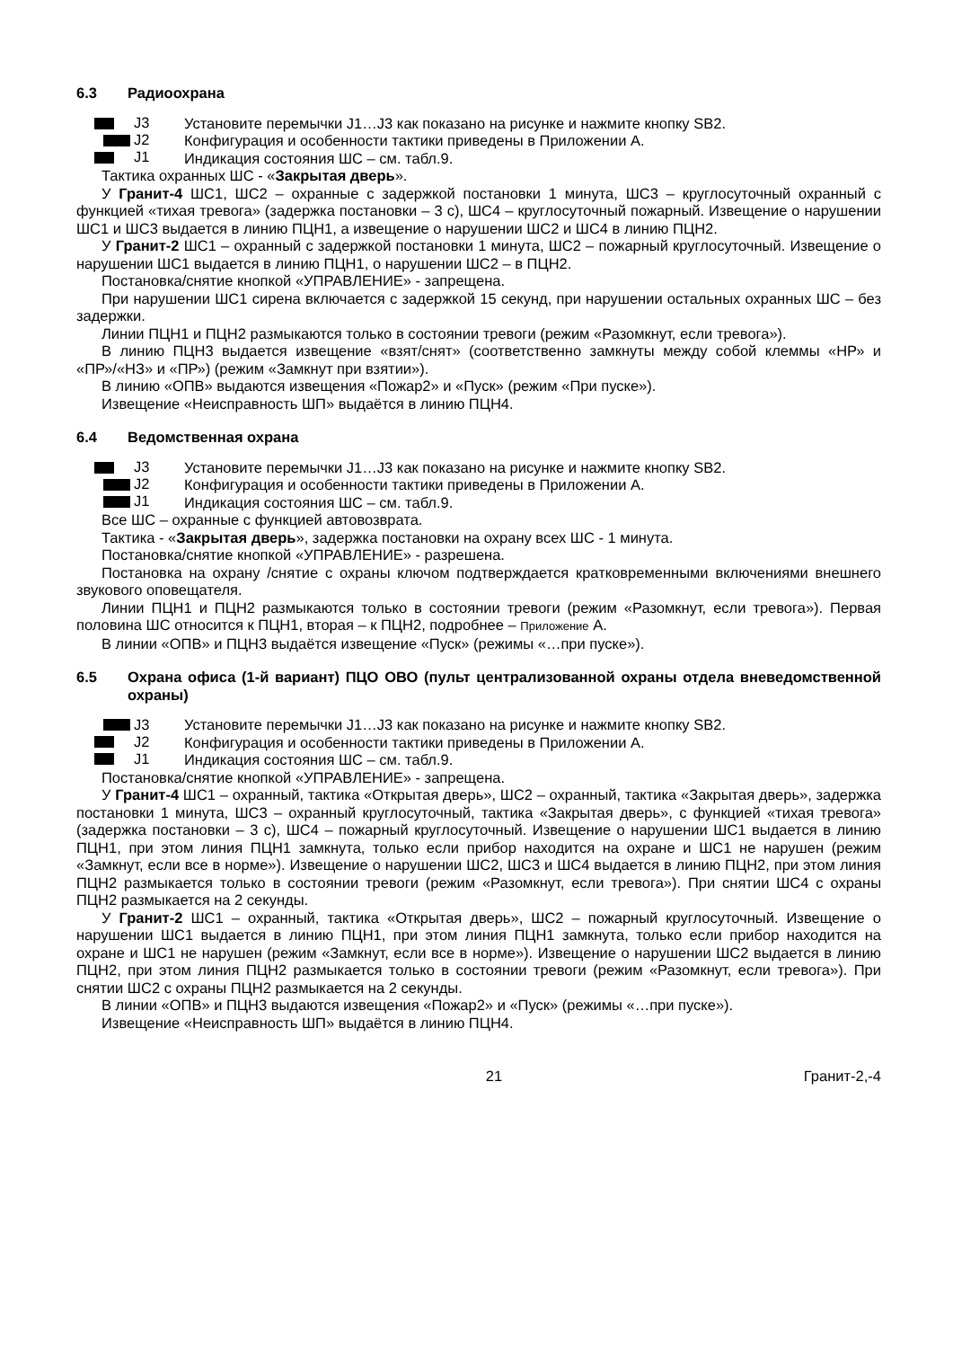6.3 Радиоохрана
J3
J2
J1
Установите перемычки J1…J3 как показано на рисунке и нажмите кнопку SB2.
Конфигурация и особенности тактики приведены в Приложении А.
Индикация состояния ШС – см. табл.9.
Тактика охранных ШС - «Закрытая дверь».
У Гранит-4 ШС1, ШС2 – охранные с задержкой постановки 1 минута, ШС3 – круглосуточный охранный с функцией «тихая тревога» (задержка постановки – 3 с), ШС4 – круглосуточный пожарный. Извещение о нарушении ШС1 и ШС3 выдается в линию ПЦН1, а извещение о нарушении ШС2 и ШС4 в линию ПЦН2.
У Гранит-2 ШС1 – охранный с задержкой постановки 1 минута, ШС2 – пожарный круглосуточный. Извещение о нарушении ШС1 выдается в линию ПЦН1, о нарушении ШС2 – в ПЦН2.
Постановка/снятие кнопкой «УПРАВЛЕНИЕ» - запрещена.
При нарушении ШС1 сирена включается с задержкой 15 секунд, при нарушении остальных охранных ШС – без задержки.
Линии ПЦН1 и ПЦН2 размыкаются только в состоянии тревоги (режим «Разомкнут, если тревога»).
В линию ПЦН3 выдается извещение «взят/снят» (соответственно замкнуты между собой клеммы «НР» и «ПР»/«НЗ» и «ПР») (режим «Замкнут при взятии»).
В линию «ОПВ» выдаются извещения «Пожар2» и «Пуск» (режим «При пуске»).
Извещение «Неисправность ШП» выдаётся в линию ПЦН4.
6.4 Ведомственная охрана
J3
J2
J1
Установите перемычки J1…J3 как показано на рисунке и нажмите кнопку SB2.
Конфигурация и особенности тактики приведены в Приложении А.
Индикация состояния ШС – см. табл.9.
Все ШС – охранные с функцией автовозврата.
Тактика - «Закрытая дверь», задержка постановки на охрану всех ШС - 1 минута.
Постановка/снятие кнопкой «УПРАВЛЕНИЕ» - разрешена.
Постановка на охрану /снятие с охраны ключом подтверждается кратковременными включениями внешнего звукового оповещателя.
Линии ПЦН1 и ПЦН2 размыкаются только в состоянии тревоги (режим «Разомкнут, если тревога»). Первая половина ШС относится к ПЦН1, вторая – к ПЦН2, подробнее – Приложение А.
В линии «ОПВ» и ПЦН3 выдаётся извещение «Пуск» (режимы «…при пуске»).
6.5 Охрана офиса (1-й вариант) ПЦО ОВО (пульт централизованной охраны отдела вневедомственной охраны)
J3
J2
J1
Установите перемычки J1…J3 как показано на рисунке и нажмите кнопку SB2.
Конфигурация и особенности тактики приведены в Приложении А.
Индикация состояния ШС – см. табл.9.
Постановка/снятие кнопкой «УПРАВЛЕНИЕ» - запрещена.
У Гранит-4 ШС1 – охранный, тактика «Открытая дверь», ШС2 – охранный, тактика «Закрытая дверь», задержка постановки 1 минута, ШС3 – охранный круглосуточный, тактика «Закрытая дверь», с функцией «тихая тревога» (задержка постановки – 3 с), ШС4 – пожарный круглосуточный. Извещение о нарушении ШС1 выдается в линию ПЦН1, при этом линия ПЦН1 замкнута, только если прибор находится на охране и ШС1 не нарушен (режим «Замкнут, если все в норме»). Извещение о нарушении ШС2, ШС3 и ШС4 выдается в линию ПЦН2, при этом линия ПЦН2 размыкается только в состоянии тревоги (режим «Разомкнут, если тревога»). При снятии ШС4 с охраны ПЦН2 размыкается на 2 секунды.
У Гранит-2 ШС1 – охранный, тактика «Открытая дверь», ШС2 – пожарный круглосуточный. Извещение о нарушении ШС1 выдается в линию ПЦН1, при этом линия ПЦН1 замкнута, только если прибор находится на охране и ШС1 не нарушен (режим «Замкнут, если все в норме»). Извещение о нарушении ШС2 выдается в линию ПЦН2, при этом линия ПЦН2 размыкается только в состоянии тревоги (режим «Разомкнут, если тревога»). При снятии ШС2 с охраны ПЦН2 размыкается на 2 секунды.
В линии «ОПВ» и ПЦН3 выдаются извещения «Пожар2» и «Пуск» (режимы «…при пуске»).
Извещение «Неисправность ШП» выдаётся в линию ПЦН4.
21 Гранит-2,-4